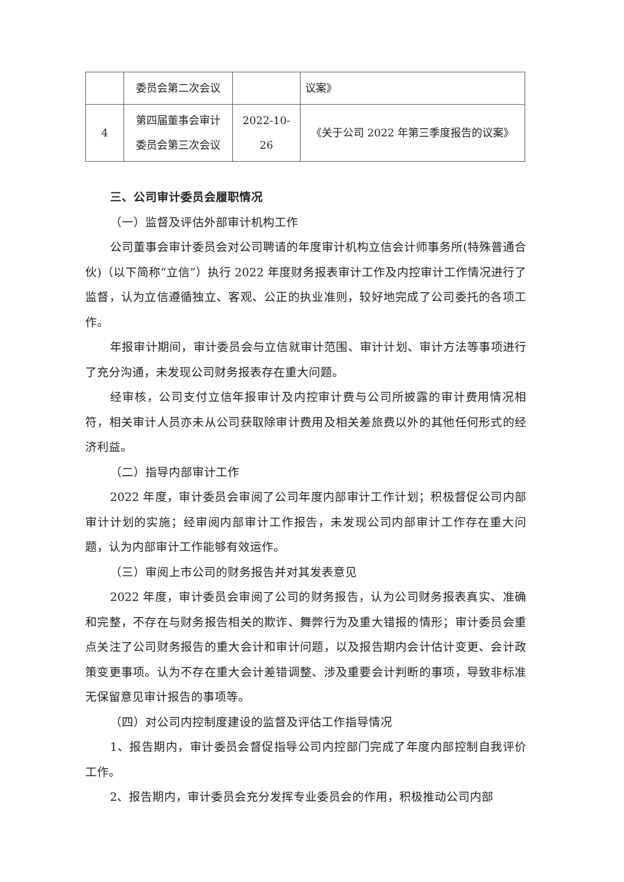| | 委员会第二次会议 | | 议案》 |
| 4 | 第四届董事会审计 委员会第三次会议 | 2022-10-26 | 《关于公司 2022 年第三季度报告的议案》 |
三、公司审计委员会履职情况
（一）监督及评估外部审计机构工作
公司董事会审计委员会对公司聘请的年度审计机构立信会计师事务所(特殊普通合伙)（以下简称“立信”）执行 2022 年度财务报表审计工作及内控审计工作情况进行了监督，认为立信遵循独立、客观、公正的执业准则，较好地完成了公司委托的各项工作。
年报审计期间，审计委员会与立信就审计范围、审计计划、审计方法等事项进行了充分沟通，未发现公司财务报表存在重大问题。
经审核，公司支付立信年报审计及内控审计费与公司所披露的审计费用情况相符，相关审计人员亦未从公司获取除审计费用及相关差旅费以外的其他任何形式的经济利益。
（二）指导内部审计工作
2022 年度，审计委员会审阅了公司年度内部审计工作计划；积极督促公司内部审计计划的实施；经审阅内部审计工作报告，未发现公司内部审计工作存在重大问题，认为内部审计工作能够有效运作。
（三）审阅上市公司的财务报告并对其发表意见
2022 年度，审计委员会审阅了公司的财务报告，认为公司财务报表真实、准确和完整，不存在与财务报告相关的欺诈、舞弊行为及重大错报的情形；审计委员会重点关注了公司财务报告的重大会计和审计问题，以及报告期内会计估计变更、会计政策变更事项。认为不存在重大会计差错调整、涉及重要会计判断的事项，导致非标准无保留意见审计报告的事项等。
（四）对公司内控制度建设的监督及评估工作指导情况
1、报告期内，审计委员会督促指导公司内控部门完成了年度内部控制自我评价工作。
2、报告期内，审计委员会充分发挥专业委员会的作用，积极推动公司内部